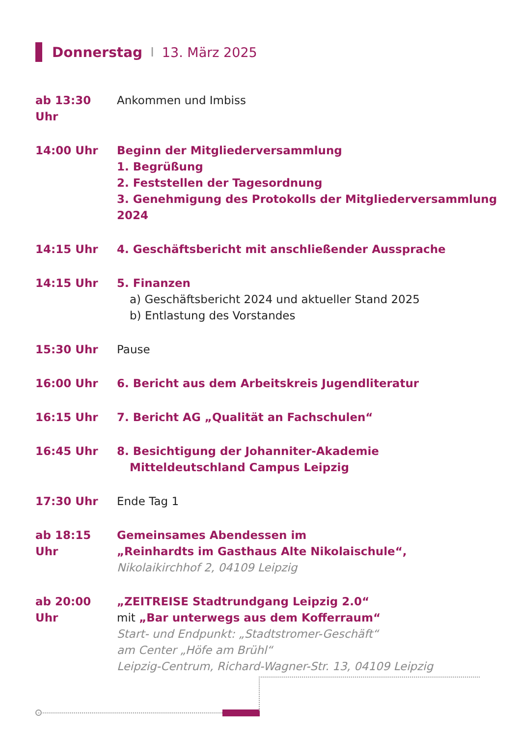Donnerstag I 13. März 2025
ab 13:30 Uhr Ankommen und Imbiss
14:00 Uhr Beginn der Mitgliederversammlung
1. Begrüßung
2. Feststellen der Tagesordnung
3. Genehmigung des Protokolls der Mitgliederversammlung 2024
14:15 Uhr 4. Geschäftsbericht mit anschließender Aussprache
14:15 Uhr 5. Finanzen
a) Geschäftsbericht 2024 und aktueller Stand 2025
b) Entlastung des Vorstandes
15:30 Uhr Pause
16:00 Uhr 6. Bericht aus dem Arbeitskreis Jugendliteratur
16:15 Uhr 7. Bericht AG „Qualität an Fachschulen“
16:45 Uhr 8. Besichtigung der Johanniter-Akademie
Mitteldeutschland Campus Leipzig
17:30 Uhr Ende Tag 1
ab 18:15 Uhr Gemeinsames Abendessen im
„Reinhardts im Gasthaus Alte Nikolaischule“,
Nikolaikirchhof 2, 04109 Leipzig
ab 20:00 Uhr „ZEITREISE Stadtrundgang Leipzig 2.0“
mit „Bar unterwegs aus dem Kofferraum“
Start- und Endpunkt: „Stadtstromer-Geschäft“
am Center „Höfe am Brühl“
Leipzig-Centrum, Richard-Wagner-Str. 13, 04109 Leipzig